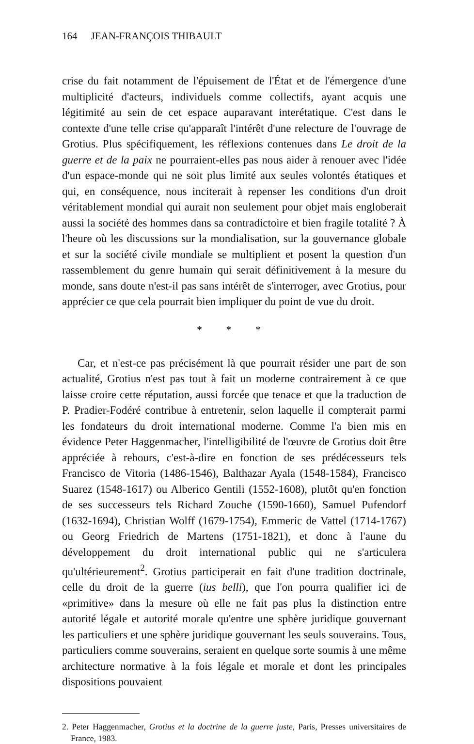164 JEAN-FRANÇOIS THIBAULT
crise du fait notamment de l'épuisement de l'État et de l'émergence d'une multiplicité d'acteurs, individuels comme collectifs, ayant acquis une légitimité au sein de cet espace auparavant interétatique. C'est dans le contexte d'une telle crise qu'apparaît l'intérêt d'une relecture de l'ouvrage de Grotius. Plus spécifiquement, les réflexions contenues dans Le droit de la guerre et de la paix ne pourraient-elles pas nous aider à renouer avec l'idée d'un espace-monde qui ne soit plus limité aux seules volontés étatiques et qui, en conséquence, nous inciterait à repenser les conditions d'un droit véritablement mondial qui aurait non seulement pour objet mais engloberait aussi la société des hommes dans sa contradictoire et bien fragile totalité ? À l'heure où les discussions sur la mondialisation, sur la gouvernance globale et sur la société civile mondiale se multiplient et posent la question d'un rassemblement du genre humain qui serait définitivement à la mesure du monde, sans doute n'est-il pas sans intérêt de s'interroger, avec Grotius, pour apprécier ce que cela pourrait bien impliquer du point de vue du droit.
* * *
Car, et n'est-ce pas précisément là que pourrait résider une part de son actualité, Grotius n'est pas tout à fait un moderne contrairement à ce que laisse croire cette réputation, aussi forcée que tenace et que la traduction de P. Pradier-Fodéré contribue à entretenir, selon laquelle il compterait parmi les fondateurs du droit international moderne. Comme l'a bien mis en évidence Peter Haggenmacher, l'intelligibilité de l'œuvre de Grotius doit être appréciée à rebours, c'est-à-dire en fonction de ses prédécesseurs tels Francisco de Vitoria (1486-1546), Balthazar Ayala (1548-1584), Francisco Suarez (1548-1617) ou Alberico Gentili (1552-1608), plutôt qu'en fonction de ses successeurs tels Richard Zouche (1590-1660), Samuel Pufendorf (1632-1694), Christian Wolff (1679-1754), Emmeric de Vattel (1714-1767) ou Georg Friedrich de Martens (1751-1821), et donc à l'aune du développement du droit international public qui ne s'articulera qu'ultérieurement<sup>2</sup>. Grotius participerait en fait d'une tradition doctrinale, celle du droit de la guerre (ius belli), que l'on pourra qualifier ici de «primitive» dans la mesure où elle ne fait pas plus la distinction entre autorité légale et autorité morale qu'entre une sphère juridique gouvernant les particuliers et une sphère juridique gouvernant les seuls souverains. Tous, particuliers comme souverains, seraient en quelque sorte soumis à une même architecture normative à la fois légale et morale et dont les principales dispositions pouvaient
2. Peter Haggenmacher, Grotius et la doctrine de la guerre juste, Paris, Presses universitaires de France, 1983.